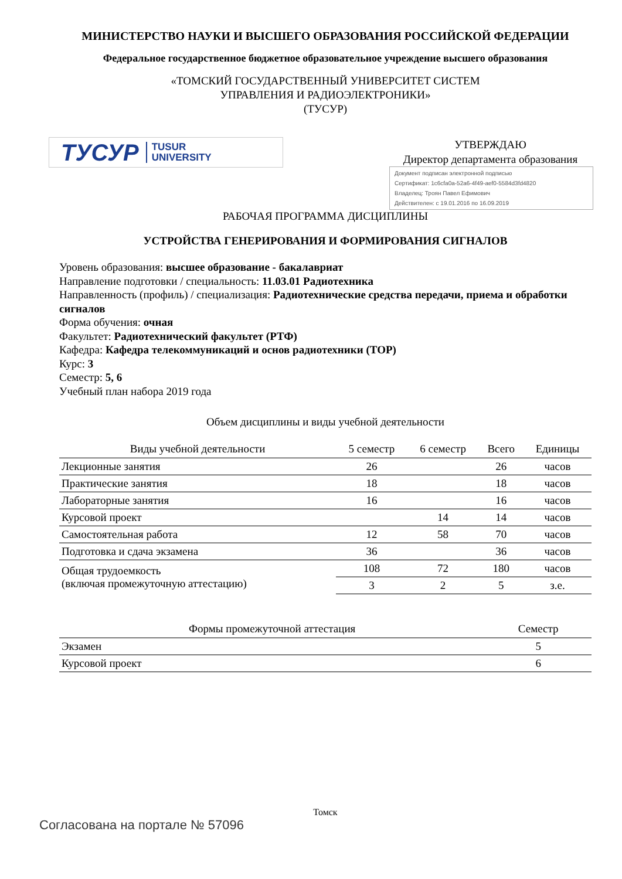МИНИСТЕРСТВО НАУКИ И ВЫСШЕГО ОБРАЗОВАНИЯ РОССИЙСКОЙ ФЕДЕРАЦИИ
Федеральное государственное бюджетное образовательное учреждение высшего образования
«ТОМСКИЙ ГОСУДАРСТВЕННЫЙ УНИВЕРСИТЕТ СИСТЕМ
УПРАВЛЕНИЯ И РАДИОЭЛЕКТРОНИКИ»
(ТУСУР)
ТУСУР TUSUR
UNIVERSITY
УТВЕРЖДАЮ
Директор департамента образования
Документ подписан электронной подписью
Сертификат: 1c6cfa0a-52a6-4f49-aef0-5584d3fd4820
Владелец: Троян Павел Ефимович
Действителен: с 19.01.2016 по 16.09.2019
РАБОЧАЯ ПРОГРАММА ДИСЦИПЛИНЫ
УСТРОЙСТВА ГЕНЕРИРОВАНИЯ И ФОРМИРОВАНИЯ СИГНАЛОВ
Уровень образования: высшее образование - бакалавриат
Направление подготовки / специальность: 11.03.01 Радиотехника
Направленность (профиль) / специализация: Радиотехнические средства передачи, приема и обработки сигналов
Форма обучения: очная
Факультет: Радиотехнический факультет (РТФ)
Кафедра: Кафедра телекоммуникаций и основ радиотехники (ТОР)
Курс: 3
Семестр: 5, 6
Учебный план набора 2019 года
Объем дисциплины и виды учебной деятельности
| Виды учебной деятельности | 5 семестр | 6 семестр | Всего | Единицы |
| --- | --- | --- | --- | --- |
| Лекционные занятия | 26 | | 26 | часов |
| Практические занятия | 18 | | 18 | часов |
| Лабораторные занятия | 16 | | 16 | часов |
| Курсовой проект | | 14 | 14 | часов |
| Самостоятельная работа | 12 | 58 | 70 | часов |
| Подготовка и сдача экзамена | 36 | | 36 | часов |
| Общая трудоемкость (включая промежуточную аттестацию) | 108 | 72 | 180 | часов |
| | 3 | 2 | 5 | з.е. |
| Формы промежуточной аттестация | Семестр |
| --- | --- |
| Экзамен | 5 |
| Курсовой проект | 6 |
Томск
Согласована на портале № 57096